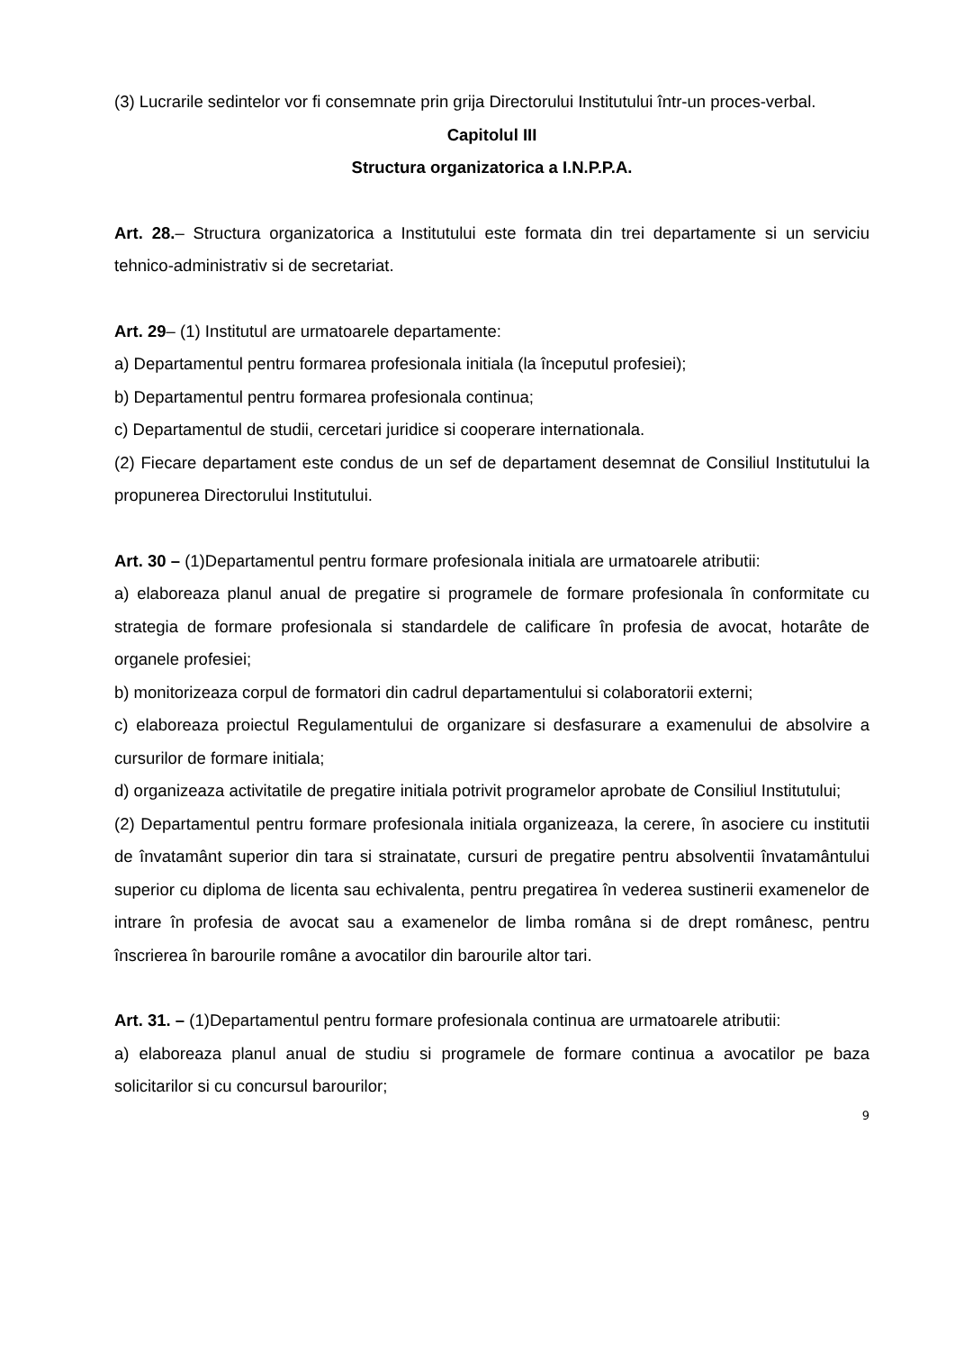(3) Lucrarile sedintelor vor fi consemnate prin grija Directorului Institutului într-un proces-verbal.
Capitolul III
Structura organizatorica a I.N.P.P.A.
Art. 28.– Structura organizatorica a Institutului este formata din trei departamente si un serviciu tehnico-administrativ si de secretariat.
Art. 29– (1) Institutul are urmatoarele departamente:
a) Departamentul pentru formarea profesionala initiala (la începutul profesiei);
b) Departamentul pentru formarea profesionala continua;
c) Departamentul de studii, cercetari juridice si cooperare internationala.
(2) Fiecare departament este condus de un sef de departament desemnat de Consiliul Institutului la propunerea Directorului Institutului.
Art. 30 – (1)Departamentul pentru formare profesionala initiala are urmatoarele atributii:
a) elaboreaza planul anual de pregatire si programele de formare profesionala în conformitate cu strategia de formare profesionala si standardele de calificare în profesia de avocat, hotarâte de organele profesiei;
b) monitorizeaza corpul de formatori din cadrul departamentului si colaboratorii externi;
c) elaboreaza proiectul Regulamentului de organizare si desfasurare a examenului de absolvire a cursurilor de formare initiala;
d) organizeaza activitatile de pregatire initiala potrivit programelor aprobate de Consiliul Institutului;
(2) Departamentul pentru formare profesionala initiala organizeaza, la cerere, în asociere cu institutii de învatamânt superior din tara si strainatate, cursuri de pregatire pentru absolventii învatamântului superior cu diploma de licenta sau echivalenta, pentru pregatirea în vederea sustinerii examenelor de intrare în profesia de avocat sau a examenelor de limba româna si de drept românesc, pentru înscrierea în barourile române a avocatilor din barourile altor tari.
Art. 31. – (1)Departamentul pentru formare profesionala continua are urmatoarele atributii:
a) elaboreaza planul anual de studiu si programele de formare continua a avocatilor pe baza solicitarilor si cu concursul barourilor;
9